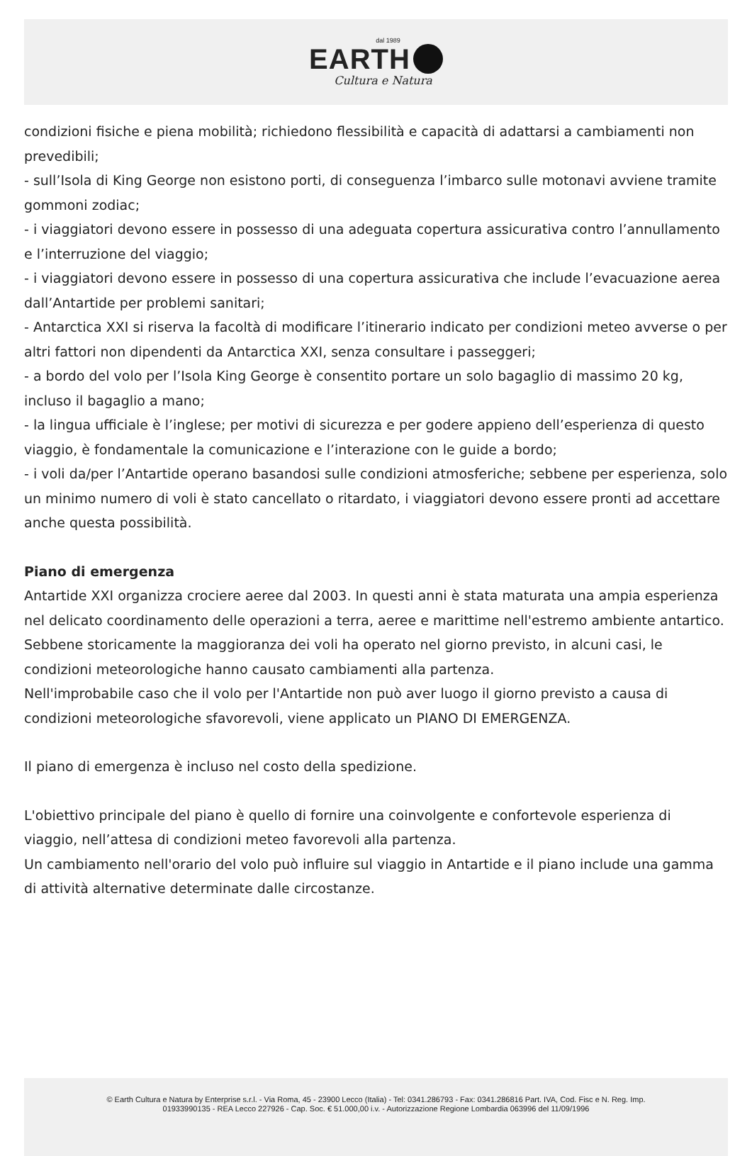dal 1989
EARTH
Cultura e Natura
condizioni fisiche e piena mobilità; richiedono flessibilità e capacità di adattarsi a cambiamenti non prevedibili;
- sull’Isola di King George non esistono porti, di conseguenza l’imbarco sulle motonavi avviene tramite gommoni zodiac;
- i viaggiatori devono essere in possesso di una adeguata copertura assicurativa contro l’annullamento e l’interruzione del viaggio;
- i viaggiatori devono essere in possesso di una copertura assicurativa che include l’evacuazione aerea dall’Antartide per problemi sanitari;
- Antarctica XXI si riserva la facoltà di modificare l’itinerario indicato per condizioni meteo avverse o per altri fattori non dipendenti da Antarctica XXI, senza consultare i passeggeri;
- a bordo del volo per l’Isola King George è consentito portare un solo bagaglio di massimo 20 kg, incluso il bagaglio a mano;
- la lingua ufficiale è l’inglese; per motivi di sicurezza e per godere appieno dell’esperienza di questo viaggio, è fondamentale la comunicazione e l’interazione con le guide a bordo;
- i voli da/per l’Antartide operano basandosi sulle condizioni atmosferiche; sebbene per esperienza, solo un minimo numero di voli è stato cancellato o ritardato, i viaggiatori devono essere pronti ad accettare anche questa possibilità.
Piano di emergenza
Antartide XXI organizza crociere aeree dal 2003. In questi anni è stata maturata una ampia esperienza nel delicato coordinamento delle operazioni a terra, aeree e marittime nell'estremo ambiente antartico. Sebbene storicamente la maggioranza dei voli ha operato nel giorno previsto, in alcuni casi, le condizioni meteorologiche hanno causato cambiamenti alla partenza.
Nell'improbabile caso che il volo per l'Antartide non può aver luogo il giorno previsto a causa di condizioni meteorologiche sfavorevoli, viene applicato un PIANO DI EMERGENZA.
Il piano di emergenza è incluso nel costo della spedizione.
L'obiettivo principale del piano è quello di fornire una coinvolgente e confortevole esperienza di viaggio, nell’attesa di condizioni meteo favorevoli alla partenza.
Un cambiamento nell'orario del volo può influire sul viaggio in Antartide e il piano include una gamma di attività alternative determinate dalle circostanze.
© Earth Cultura e Natura by Enterprise s.r.l. - Via Roma, 45 - 23900 Lecco (Italia) - Tel: 0341.286793 - Fax: 0341.286816 Part. IVA, Cod. Fisc e N. Reg. Imp.
01933990135 - REA Lecco 227926 - Cap. Soc. € 51.000,00 i.v. - Autorizzazione Regione Lombardia 063996 del 11/09/1996